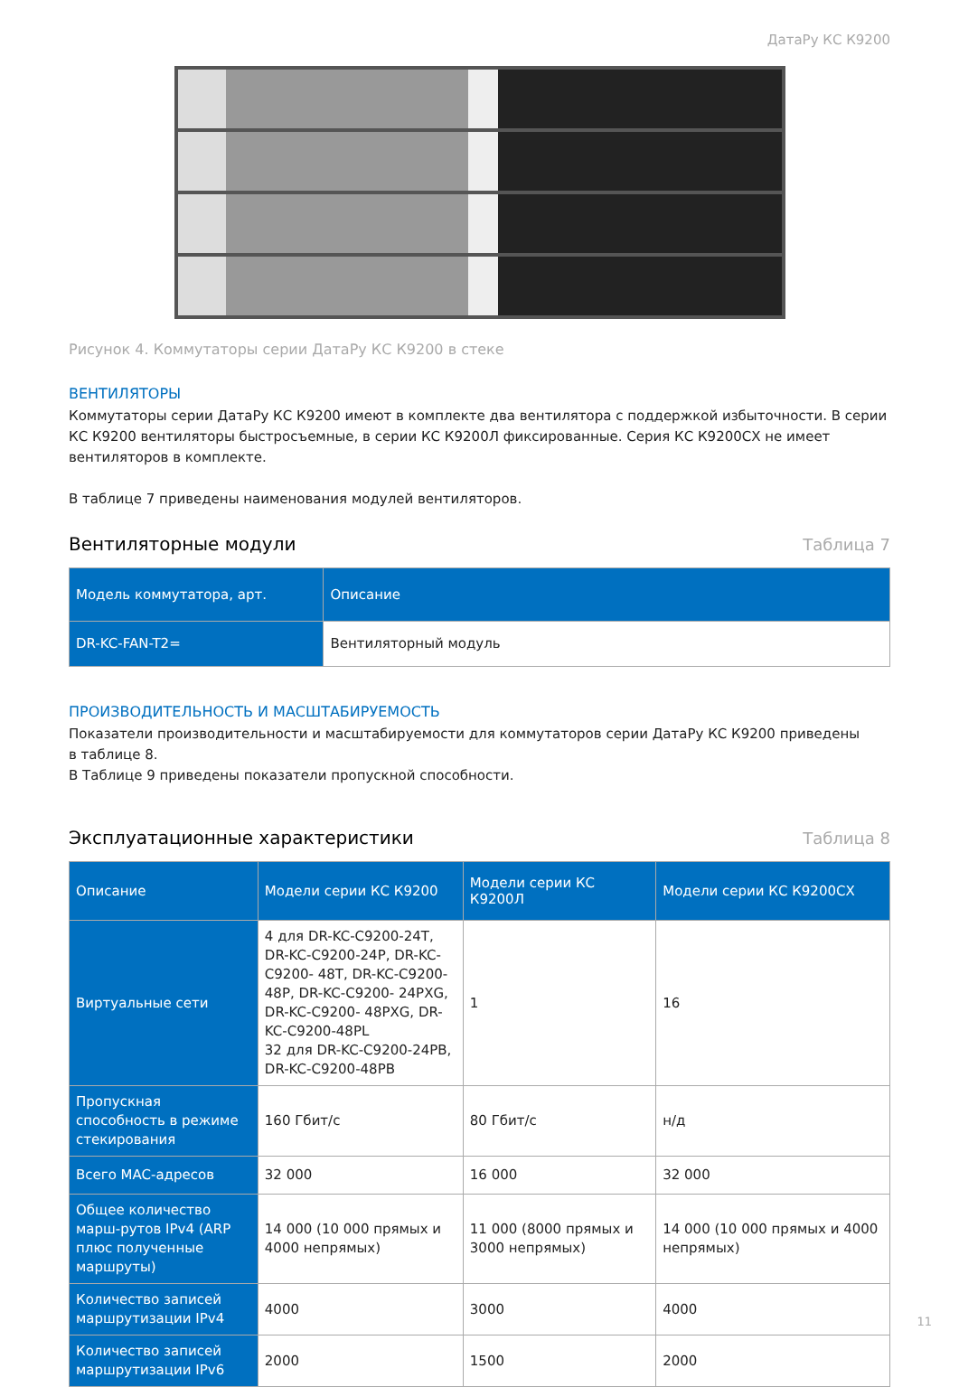ДатаРу КС К9200
Рисунок 4. Коммутаторы серии ДатаРу КС К9200 в стеке
ВЕНТИЛЯТОРЫ
Коммутаторы серии ДатаРу КС К9200 имеют в комплекте два вентилятора с поддержкой избыточности. В серии КС К9200 вентиляторы быстросъемные, в серии КС К9200Л фиксированные. Серия КС К9200СХ не имеет вентиляторов в комплекте.
В таблице 7 приведены наименования модулей вентиляторов.
Вентиляторные модули Таблица 7
| Модель коммутатора, арт. | Описание |
| --- | --- |
| DR-KC-FAN-T2= | Вентиляторный модуль |
ПРОИЗВОДИТЕЛЬНОСТЬ И МАСШТАБИРУЕМОСТЬ
Показатели производительности и масштабируемости для коммутаторов серии ДатаРу КС К9200 приведены
в таблице 8.
В Таблице 9 приведены показатели пропускной способности.
Эксплуатационные характеристики Таблица 8
| Описание | Модели серии КС К9200 | Модели серии КС К9200Л | Модели серии КС К9200СХ |
| --- | --- | --- | --- |
| Виртуальные сети | 4 для DR-KC-C9200-24T, DR-KC-C9200-24P, DR-KC-C9200- 48T, DR-KC-C9200-48P, DR-KC-C9200- 24PXG, DR-KC-C9200- 48PXG, DR-KC-C9200-48PL 32 для DR-KC-C9200-24PB, DR-KC-C9200-48PB | 1 | 16 |
| Пропускная способность в режиме стекирования | 160 Гбит/с | 80 Гбит/с | н/д |
| Всего MAC-адресов | 32 000 | 16 000 | 32 000 |
| Общее количество марш-рутов IPv4 (ARP плюс полученные маршруты) | 14 000 (10 000 прямых и 4000 непрямых) | 11 000 (8000 прямых и 3000 непрямых) | 14 000 (10 000 прямых и 4000 непрямых) |
| Количество записей маршрутизации IPv4 | 4000 | 3000 | 4000 |
| Количество записей маршрутизации IPv6 | 2000 | 1500 | 2000 |
11